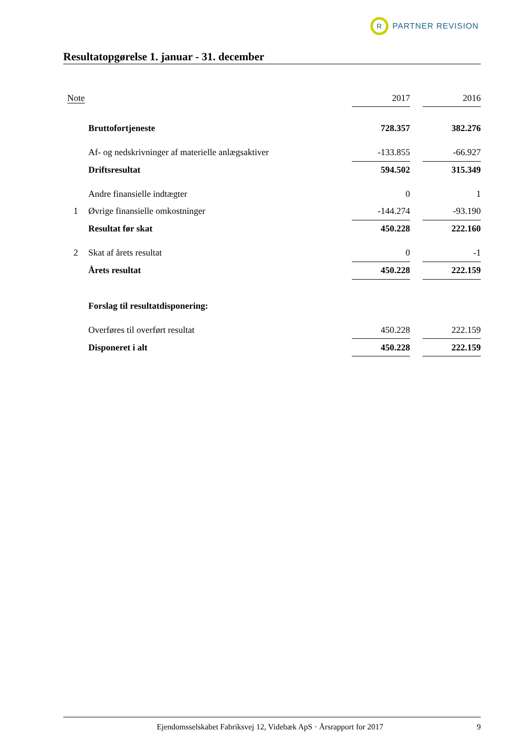R
PARTNER REVISION
Resultatopgørelse 1. januar - 31. december
| Note | | 2017 | | 2016 |
| --- | --- | --- | --- | --- |
| | Bruttofortjeneste | 728.357 | | 382.276 |
| | Af- og nedskrivninger af materielle anlægsaktiver | -133.855 | | -66.927 |
| | Driftsresultat | 594.502 | | 315.349 |
| | Andre finansielle indtægter | 0 | | 1 |
| 1 | Øvrige finansielle omkostninger | -144.274 | | -93.190 |
| | Resultat før skat | 450.228 | | 222.160 |
| 2 | Skat af årets resultat | 0 | | -1 |
| | Årets resultat | 450.228 | | 222.159 |
| | Forslag til resultatdisponering: | | | |
| | Overføres til overført resultat | 450.228 | | 222.159 |
| | Disponeret i alt | 450.228 | | 222.159 |
Ejendomsselskabet Fabriksvej 12, Videbæk ApS · Årsrapport for 2017 9